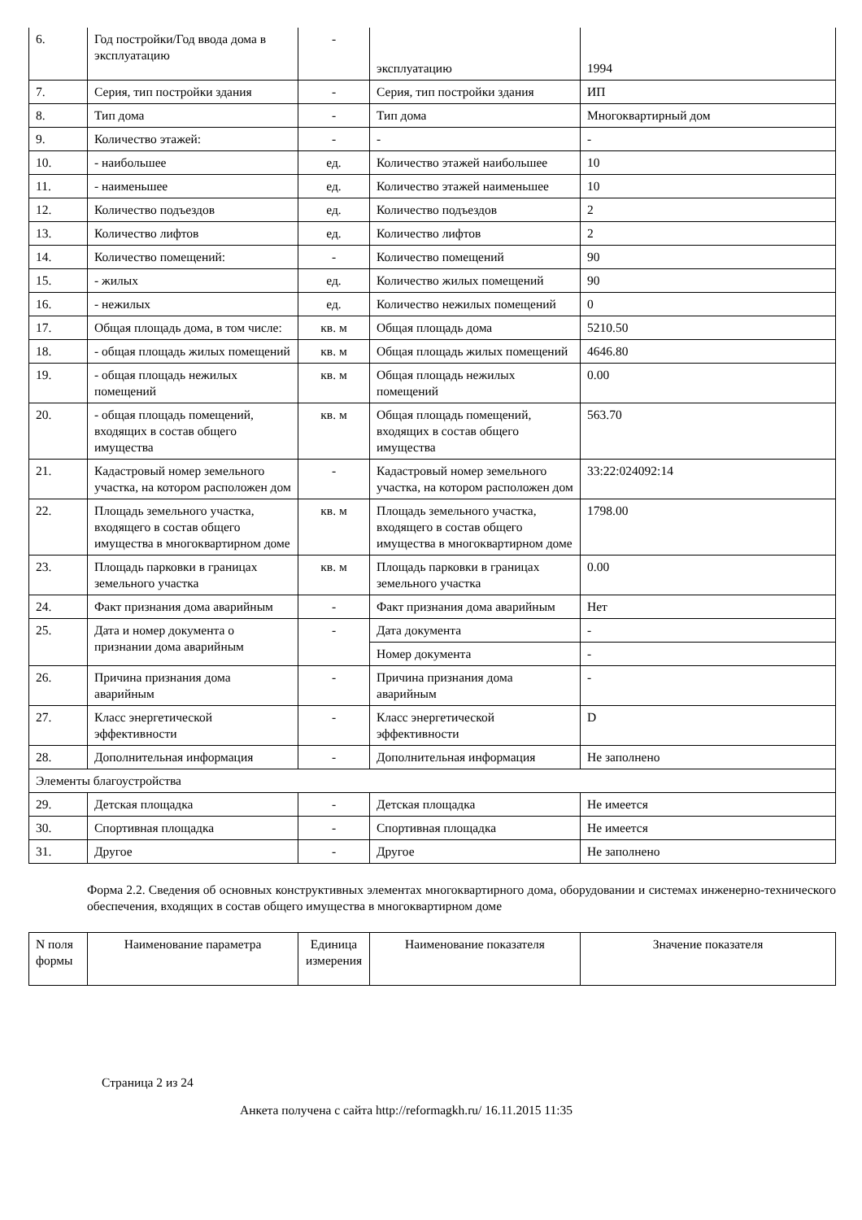| 6. | Год постройки/Год ввода дома в эксплуатацию | - | эксплуатацию | 1994 |
| 7. | Серия, тип постройки здания | - | Серия, тип постройки здания | ИП |
| 8. | Тип дома | - | Тип дома | Многоквартирный дом |
| 9. | Количество этажей: | - | - | - |
| 10. | - наибольшее | ед. | Количество этажей наибольшее | 10 |
| 11. | - наименьшее | ед. | Количество этажей наименьшее | 10 |
| 12. | Количество подъездов | ед. | Количество подъездов | 2 |
| 13. | Количество лифтов | ед. | Количество лифтов | 2 |
| 14. | Количество помещений: | - | Количество помещений | 90 |
| 15. | - жилых | ед. | Количество жилых помещений | 90 |
| 16. | - нежилых | ед. | Количество нежилых помещений | 0 |
| 17. | Общая площадь дома, в том числе: | кв. м | Общая площадь дома | 5210.50 |
| 18. | - общая площадь жилых помещений | кв. м | Общая площадь жилых помещений | 4646.80 |
| 19. | - общая площадь нежилых помещений | кв. м | Общая площадь нежилых помещений | 0.00 |
| 20. | - общая площадь помещений, входящих в состав общего имущества | кв. м | Общая площадь помещений, входящих в состав общего имущества | 563.70 |
| 21. | Кадастровый номер земельного участка, на котором расположен дом | - | Кадастровый номер земельного участка, на котором расположен дом | 33:22:024092:14 |
| 22. | Площадь земельного участка, входящего в состав общего имущества в многоквартирном доме | кв. м | Площадь земельного участка, входящего в состав общего имущества в многоквартирном доме | 1798.00 |
| 23. | Площадь парковки в границах земельного участка | кв. м | Площадь парковки в границах земельного участка | 0.00 |
| 24. | Факт признания дома аварийным | - | Факт признания дома аварийным | Нет |
| 25. | Дата и номер документа о признании дома аварийным | - | Дата документа | - |
| | | | Номер документа | - |
| 26. | Причина признания дома аварийным | - | Причина признания дома аварийным | - |
| 27. | Класс энергетической эффективности | - | Класс энергетической эффективности | D |
| 28. | Дополнительная информация | - | Дополнительная информация | Не заполнено |
| Элементы благоустройства | | | | |
| 29. | Детская площадка | - | Детская площадка | Не имеется |
| 30. | Спортивная площадка | - | Спортивная площадка | Не имеется |
| 31. | Другое | - | Другое | Не заполнено |
Форма 2.2. Сведения об основных конструктивных элементах многоквартирного дома, оборудовании и системах инженерно-технического обеспечения, входящих в состав общего имущества в многоквартирном доме
| N поля формы | Наименование параметра | Единица измерения | Наименование показателя | Значение показателя |
| --- | --- | --- | --- | --- |
Страница 2 из 24
Анкета получена с сайта http://reformagkh.ru/ 16.11.2015 11:35